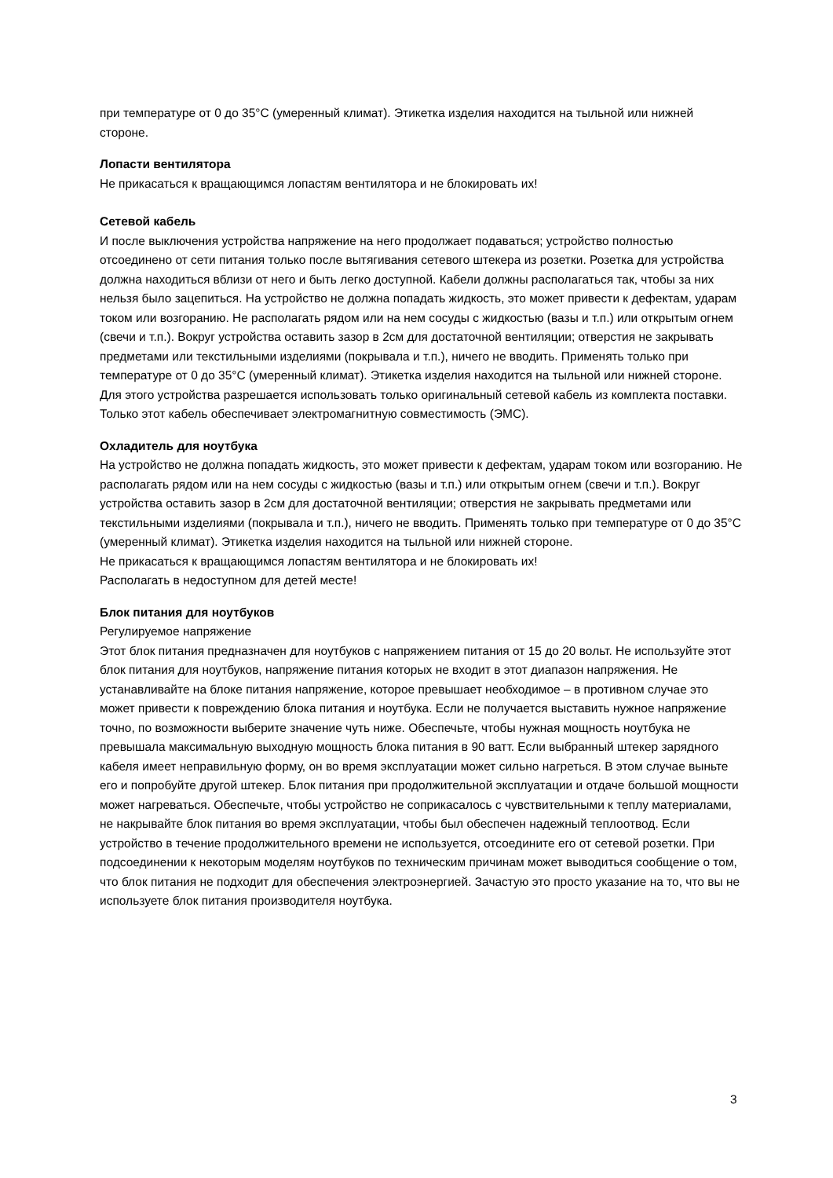при температуре от 0 до 35°C (умеренный климат). Этикетка изделия находится на тыльной или нижней стороне.
Лопасти вентилятора
Не прикасаться к вращающимся лопастям вентилятора и не блокировать их!
Сетевой кабель
И после выключения устройства напряжение на него продолжает подаваться; устройство полностью отсоединено от сети питания только после вытягивания сетевого штекера из розетки. Розетка для устройства должна находиться вблизи от него и быть легко доступной. Кабели должны располагаться так, чтобы за них нельзя было зацепиться. На устройство не должна попадать жидкость, это может привести к дефектам, ударам током или возгоранию. Не располагать рядом или на нем сосуды с жидкостью (вазы и т.п.) или открытым огнем (свечи и т.п.). Вокруг устройства оставить зазор в 2см для достаточной вентиляции; отверстия не закрывать предметами или текстильными изделиями (покрывала и т.п.), ничего не вводить. Применять только при температуре от 0 до 35°C (умеренный климат). Этикетка изделия находится на тыльной или нижней стороне. Для этого устройства разрешается использовать только оригинальный сетевой кабель из комплекта поставки. Только этот кабель обеспечивает электромагнитную совместимость (ЭМС).
Охладитель для ноутбука
На устройство не должна попадать жидкость, это может привести к дефектам, ударам током или возгоранию. Не располагать рядом или на нем сосуды с жидкостью (вазы и т.п.) или открытым огнем (свечи и т.п.). Вокруг устройства оставить зазор в 2см для достаточной вентиляции; отверстия не закрывать предметами или текстильными изделиями (покрывала и т.п.), ничего не вводить. Применять только при температуре от 0 до 35°C (умеренный климат). Этикетка изделия находится на тыльной или нижней стороне.
Не прикасаться к вращающимся лопастям вентилятора и не блокировать их!
Располагать в недоступном для детей месте!
Блок питания для ноутбуков
Регулируемое напряжение
Этот блок питания предназначен для ноутбуков с напряжением питания от 15 до 20 вольт. Не используйте этот блок питания для ноутбуков, напряжение питания которых не входит в этот диапазон напряжения. Не устанавливайте на блоке питания напряжение, которое превышает необходимое – в противном случае это может привести к повреждению блока питания и ноутбука. Если не получается выставить нужное напряжение точно, по возможности выберите значение чуть ниже. Обеспечьте, чтобы нужная мощность ноутбука не превышала максимальную выходную мощность блока питания в 90 ватт. Если выбранный штекер зарядного кабеля имеет неправильную форму, он во время эксплуатации может сильно нагреться. В этом случае выньте его и попробуйте другой штекер. Блок питания при продолжительной эксплуатации и отдаче большой мощности может нагреваться. Обеспечьте, чтобы устройство не соприкасалось с чувствительными к теплу материалами, не накрывайте блок питания во время эксплуатации, чтобы был обеспечен надежный теплоотвод. Если устройство в течение продолжительного времени не используется, отсоедините его от сетевой розетки. При подсоединении к некоторым моделям ноутбуков по техническим причинам может выводиться сообщение о том, что блок питания не подходит для обеспечения электроэнергией. Зачастую это просто указание на то, что вы не используете блок питания производителя ноутбука.
3